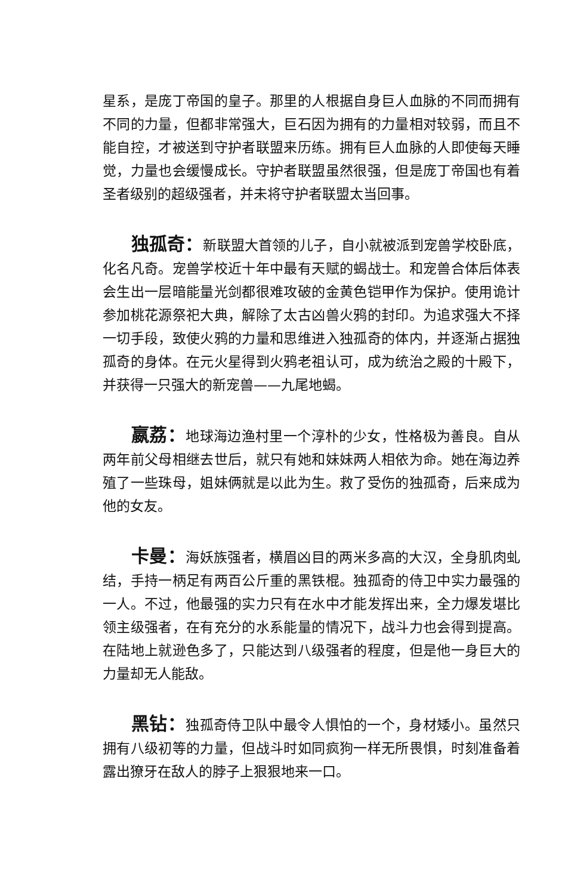星系，是庞丁帝国的皇子。那里的人根据自身巨人血脉的不同而拥有不同的力量，但都非常强大，巨石因为拥有的力量相对较弱，而且不能自控，才被送到守护者联盟来历练。拥有巨人血脉的人即使每天睡觉，力量也会缓慢成长。守护者联盟虽然很强，但是庞丁帝国也有着圣者级别的超级强者，并未将守护者联盟太当回事。
独孤奇：新联盟大首领的儿子，自小就被派到宠兽学校卧底，化名凡奇。宠兽学校近十年中最有天赋的蝎战士。和宠兽合体后体表会生出一层暗能量光剑都很难攻破的金黄色铠甲作为保护。使用诡计参加桃花源祭祀大典，解除了太古凶兽火鸦的封印。为追求强大不择一切手段，致使火鸦的力量和思维进入独孤奇的体内，并逐渐占据独孤奇的身体。在元火星得到火鸦老祖认可，成为统治之殿的十殿下，并获得一只强大的新宠兽——九尾地蝎。
嬴荔：地球海边渔村里一个淳朴的少女，性格极为善良。自从两年前父母相继去世后，就只有她和妹妹两人相依为命。她在海边养殖了一些珠母，姐妹俩就是以此为生。救了受伤的独孤奇，后来成为他的女友。
卡曼：海妖族强者，横眉凶目的两米多高的大汉，全身肌肉虬结，手持一柄足有两百公斤重的黑铁棍。独孤奇的侍卫中实力最强的一人。不过，他最强的实力只有在水中才能发挥出来，全力爆发堪比领主级强者，在有充分的水系能量的情况下，战斗力也会得到提高。在陆地上就逊色多了，只能达到八级强者的程度，但是他一身巨大的力量却无人能敌。
黑钻：独孤奇侍卫队中最令人惧怕的一个，身材矮小。虽然只拥有八级初等的力量，但战斗时如同疯狗一样无所畏惧，时刻准备着露出獠牙在敌人的脖子上狠狠地来一口。